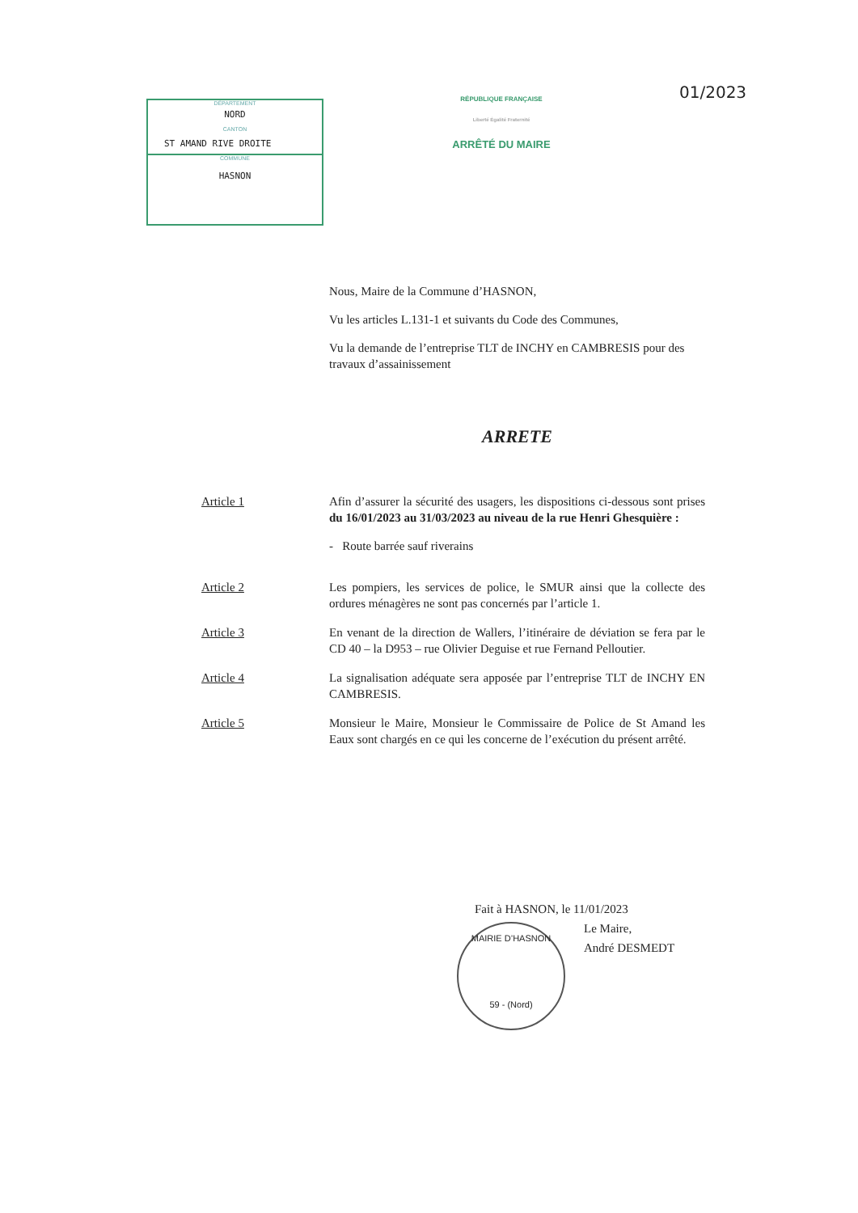DÉPARTEMENT
NORD
CANTON
ST AMAND RIVE DROITE
COMMUNE
HASNON
RÉPUBLIQUE FRANÇAISE
Liberté Égalité Fraternité
ARRÊTÉ DU MAIRE
01/2023
Nous, Maire de la Commune d’HASNON,
Vu les articles L.131-1 et suivants du Code des Communes,
Vu la demande de l’entreprise TLT de INCHY en CAMBRESIS pour des travaux d’assainissement
ARRETE
Article 1 Afin d’assurer la sécurité des usagers, les dispositions ci-dessous sont prises du 16/01/2023 au 31/03/2023 au niveau de la rue Henri Ghesquière :
- Route barrée sauf riverains
Article 2 Les pompiers, les services de police, le SMUR ainsi que la collecte des ordures ménagères ne sont pas concernés par l’article 1.
Article 3 En venant de la direction de Wallers, l’itinéraire de déviation se fera par le CD 40 – la D953 – rue Olivier Deguise et rue Fernand Pelloutier.
Article 4 La signalisation adéquate sera apposée par l’entreprise TLT de INCHY EN CAMBRESIS.
Article 5 Monsieur le Maire, Monsieur le Commissaire de Police de St Amand les Eaux sont chargés en ce qui les concerne de l’exécution du présent arrêté.
Fait à HASNON, le 11/01/2023
Le Maire,
André DESMEDT
MAIRIE D’HASNON
59 - (Nord)